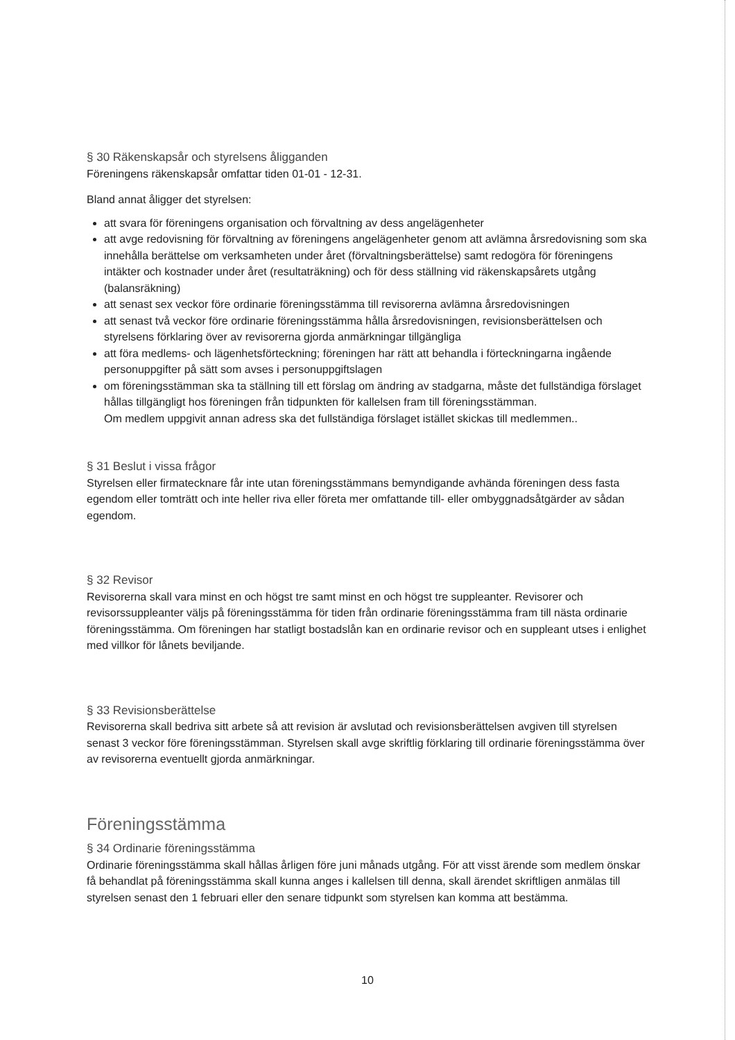§ 30 Räkenskapsår och styrelsens åligganden
Föreningens räkenskapsår omfattar tiden 01-01 - 12-31.
Bland annat åligger det styrelsen:
att svara för föreningens organisation och förvaltning av dess angelägenheter
att avge redovisning för förvaltning av föreningens angelägenheter genom att avlämna årsredovisning som ska innehålla berättelse om verksamheten under året (förvaltningsberättelse) samt redogöra för föreningens intäkter och kostnader under året (resultaträkning) och för dess ställning vid räkenskapsårets utgång (balansräkning)
att senast sex veckor före ordinarie föreningsstämma till revisorerna avlämna årsredovisningen
att senast två veckor före ordinarie föreningsstämma hålla årsredovisningen, revisionsberättelsen och styrelsens förklaring över av revisorerna gjorda anmärkningar tillgängliga
att föra medlems- och lägenhetsförteckning; föreningen har rätt att behandla i förteckningarna ingående personuppgifter på sätt som avses i personuppgiftslagen
om föreningsstämman ska ta ställning till ett förslag om ändring av stadgarna, måste det fullständiga förslaget hållas tillgängligt hos föreningen från tidpunkten för kallelsen fram till föreningsstämman.
Om medlem uppgivit annan adress ska det fullständiga förslaget istället skickas till medlemmen..
§ 31 Beslut i vissa frågor
Styrelsen eller firmatecknare får inte utan föreningsstämmans bemyndigande avhända föreningen dess fasta egendom eller tomträtt och inte heller riva eller företa mer omfattande till- eller ombyggnadsåtgärder av sådan egendom.
§ 32 Revisor
Revisorerna skall vara minst en och högst tre samt minst en och högst tre suppleanter. Revisorer och revisorssuppleanter väljs på föreningsstämma för tiden från ordinarie föreningsstämma fram till nästa ordinarie föreningsstämma. Om föreningen har statligt bostadslån kan en ordinarie revisor och en suppleant utses i enlighet med villkor för lånets beviljande.
§ 33 Revisionsberättelse
Revisorerna skall bedriva sitt arbete så att revision är avslutad och revisionsberättelsen avgiven till styrelsen senast 3 veckor före föreningsstämman. Styrelsen skall avge skriftlig förklaring till ordinarie föreningsstämma över av revisorerna eventuellt gjorda anmärkningar.
Föreningsstämma
§ 34 Ordinarie föreningsstämma
Ordinarie föreningsstämma skall hållas årligen före juni månads utgång. För att visst ärende som medlem önskar få behandlat på föreningsstämma skall kunna anges i kallelsen till denna, skall ärendet skriftligen anmälas till styrelsen senast den 1 februari eller den senare tidpunkt som styrelsen kan komma att bestämma.
10